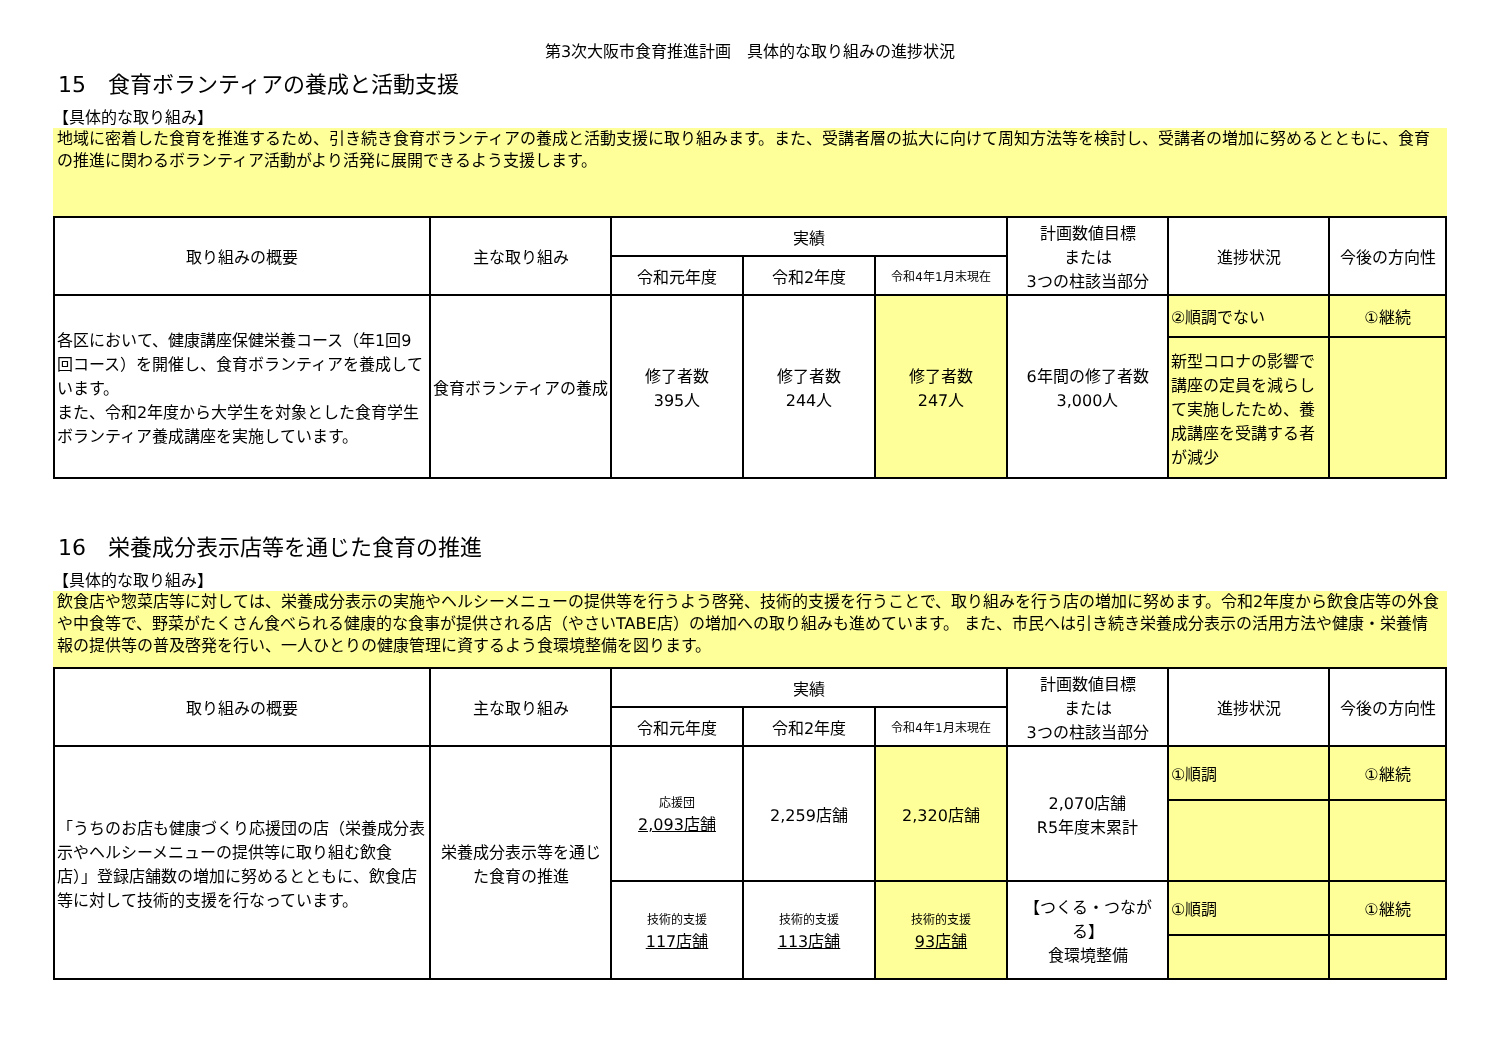第3次大阪市食育推進計画　具体的な取り組みの進捗状況
15　食育ボランティアの養成と活動支援
【具体的な取り組み】
地域に密着した食育を推進するため、引き続き食育ボランティアの養成と活動支援に取り組みます。また、受講者層の拡大に向けて周知方法等を検討し、受講者の増加に努めるとともに、食育の推進に関わるボランティア活動がより活発に展開できるよう支援します。
| 取り組みの概要 | 主な取り組み | 実績 | | | 計画数値目標 または 3つの柱該当部分 | 進捗状況 | 今後の方向性 |
| --- | --- | --- | --- | --- | --- | --- | --- |
| | | 令和元年度 | 令和2年度 | 令和4年1月末現在 | | | |
| 各区において、健康講座保健栄養コース（年1回9回コース）を開催し、食育ボランティアを養成しています。 また、令和2年度から大学生を対象とした食育学生ボランティア養成講座を実施しています。 | 食育ボランティアの養成 | 修了者数 395人 | 修了者数 244人 | 修了者数 247人 | 6年間の修了者数 3,000人 | ②順調でない | ①継続 |
| | | | | | | 新型コロナの影響で講座の定員を減らして実施したため、養成講座を受講する者が減少 | |
16　栄養成分表示店等を通じた食育の推進
【具体的な取り組み】
飲食店や惣菜店等に対しては、栄養成分表示の実施やヘルシーメニューの提供等を行うよう啓発、技術的支援を行うことで、取り組みを行う店の増加に努めます。令和2年度から飲食店等の外食や中食等で、野菜がたくさん食べられる健康的な食事が提供される店（やさいTABE店）の増加への取り組みも進めています。 また、市民へは引き続き栄養成分表示の活用方法や健康・栄養情報の提供等の普及啓発を行い、一人ひとりの健康管理に資するよう食環境整備を図ります。
| 取り組みの概要 | 主な取り組み | 実績 | | | 計画数値目標 または 3つの柱該当部分 | 進捗状況 | 今後の方向性 |
| --- | --- | --- | --- | --- | --- | --- | --- |
| | | 令和元年度 | 令和2年度 | 令和4年1月末現在 | | | |
| 「うちのお店も健康づくり応援団の店（栄養成分表示やヘルシーメニューの提供等に取り組む飲食店）」登録店舗数の増加に努めるとともに、飲食店等に対して技術的支援を行なっています。 | 栄養成分表示等を通じた食育の推進 | 応援団 2,093店舗 | 2,259店舗 | 2,320店舗 | 2,070店舗 R5年度末累計 | ①順調 | ①継続 |
| | | 技術的支援 117店舗 | 技術的支援 113店舗 | 技術的支援 93店舗 | 【つくる・つながる】 食環境整備 | ①順調 | ①継続 |